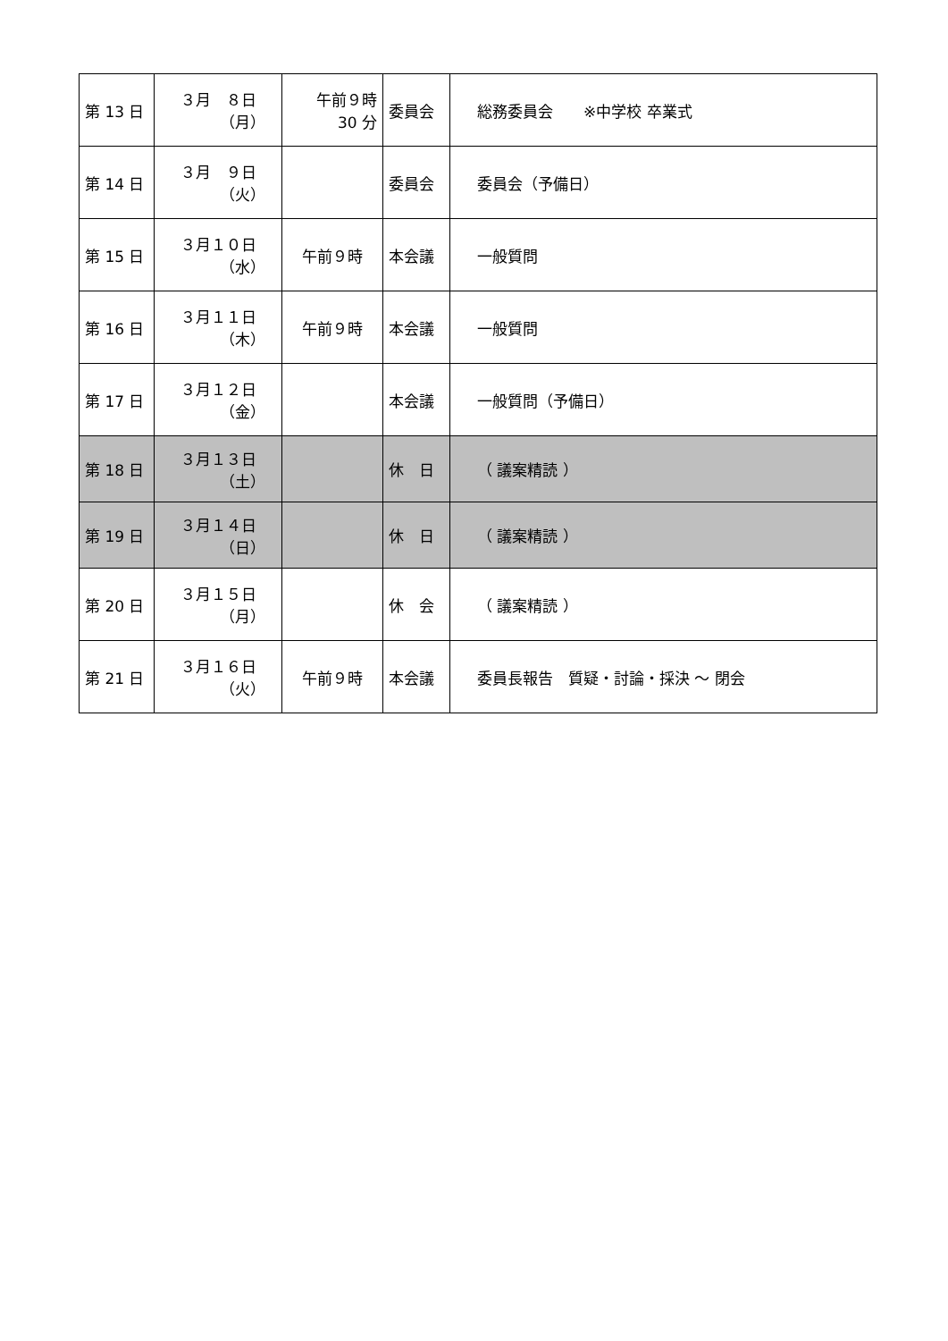| 第 13 日 | ３月 ８日 （月） | 午前９時 30 分 | 委員会 | 総務委員会 ※中学校 卒業式 |
| 第 14 日 | ３月 ９日 （火） | | 委員会 | 委員会（予備日） |
| 第 15 日 | ３月１０日 （水） | 午前９時 | 本会議 | 一般質問 |
| 第 16 日 | ３月１１日 （木） | 午前９時 | 本会議 | 一般質問 |
| 第 17 日 | ３月１２日 （金） | | 本会議 | 一般質問（予備日） |
| 第 18 日 | ３月１３日 （土） | | 休 日 | （ 議案精読 ） |
| 第 19 日 | ３月１４日 （日） | | 休 日 | （ 議案精読 ） |
| 第 20 日 | ３月１５日 （月） | | 休 会 | （ 議案精読 ） |
| 第 21 日 | ３月１６日 （火） | 午前９時 | 本会議 | 委員長報告 質疑・討論・採決 ～ 閉会 |